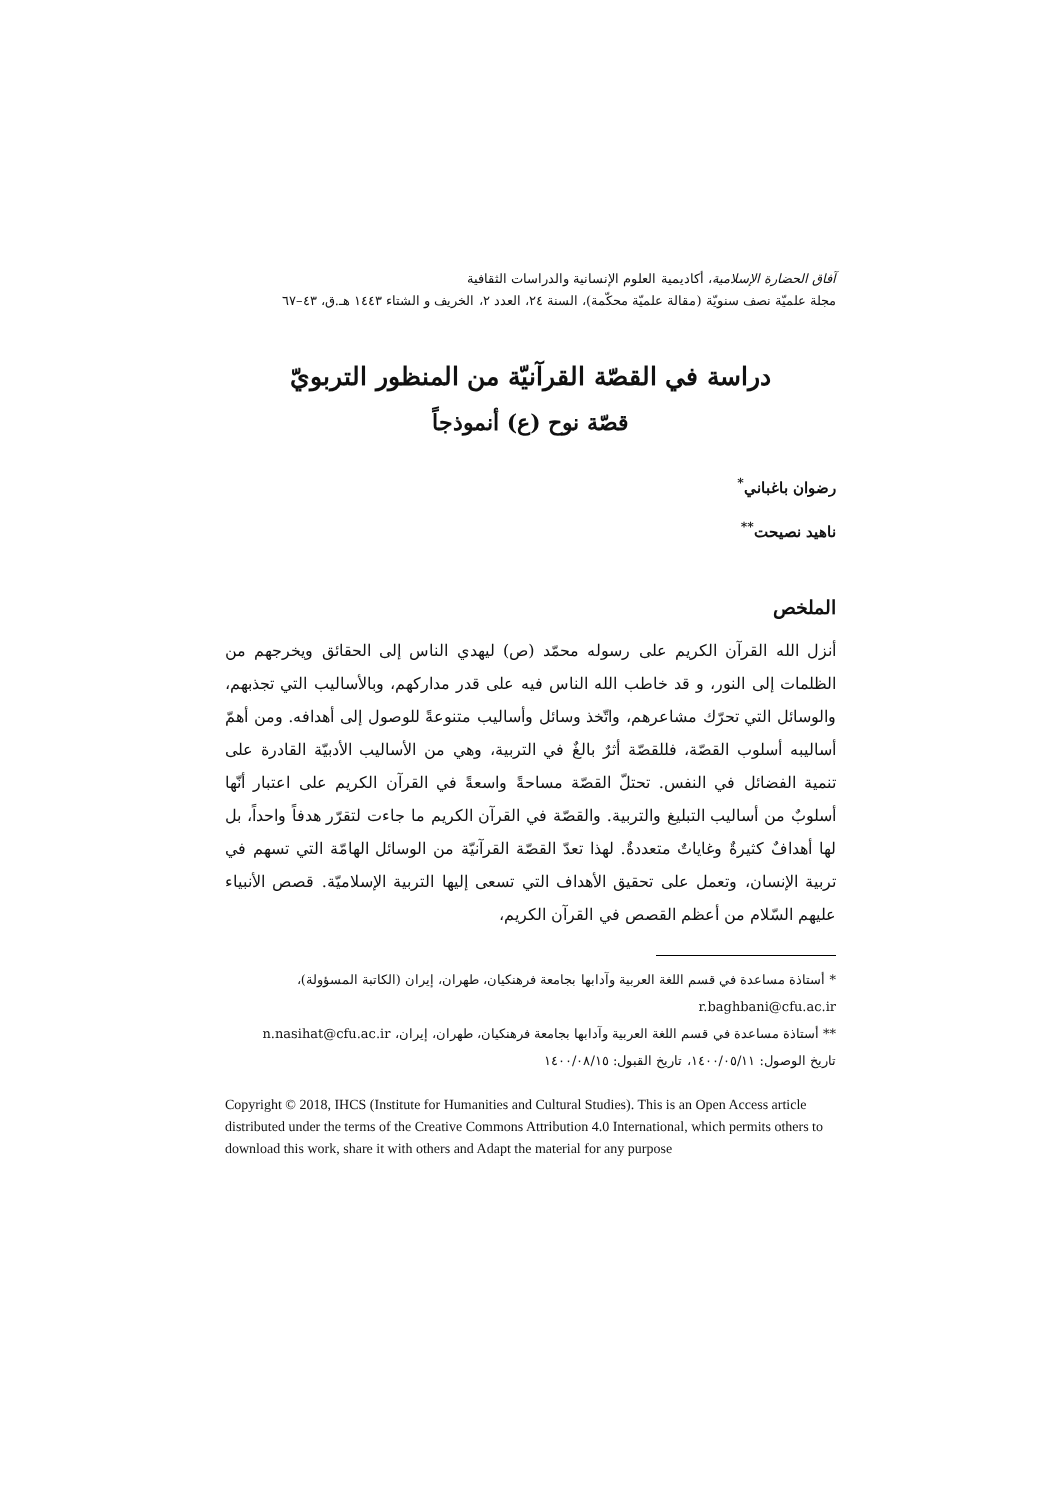آفاق الحضارة الإسلامية، أكاديمية العلوم الإنسانية والدراسات الثقافية
مجلة علميّة نصف سنويّة (مقالة علميّة محكّمة)، السنة ٢٤، العدد ٢، الخريف و الشتاء ١٤٤٣ هـ.ق، ٤٣–٦٧
دراسة في القصّة القرآنيّة من المنظور التربويّ
قصّة نوح (ع) أنموذجاً
رضوان باغباني<sup>*</sup>
ناهيد نصيحت<sup>**</sup>
الملخص
أنزل الله القرآن الكريم على رسوله محمّد (ص) ليهدي الناس إلى الحقائق ويخرجهم من الظلمات إلى النور، و قد خاطب الله الناس فيه على قدر مداركهم، وبالأساليب التي تجذبهم، والوسائل التي تحرّك مشاعرهم، واتّخذ وسائل وأساليب متنوعةً للوصول إلى أهدافه. ومن أهمّ أساليبه أسلوب القصّة، فللقصّة أثرٌ بالغٌ في التربية، وهي من الأساليب الأدبيّة القادرة على تنمية الفضائل في النفس. تحتلّ القصّة مساحةً واسعةً في القرآن الكريم على اعتبار أنّها أسلوبٌ من أساليب التبليغ والتربية. والقصّة في القرآن الكريم ما جاءت لتقرّر هدفاً واحداً، بل لها أهدافٌ كثيرةٌ وغاياتٌ متعددةٌ. لهذا تعدّ القصّة القرآنيّة من الوسائل الهامّة التي تسهم في تربية الإنسان، وتعمل على تحقيق الأهداف التي تسعى إليها التربية الإسلاميّة. قصص الأنبياء عليهم السّلام من أعظم القصص في القرآن الكريم،
* أستاذة مساعدة في قسم اللغة العربية وآدابها بجامعة فرهنكيان، طهران، إيران (الكاتبة المسؤولة)،
r.baghbani@cfu.ac.ir
** أستاذة مساعدة في قسم اللغة العربية وآدابها بجامعة فرهنكيان، طهران، إيران، n.nasihat@cfu.ac.ir
تاريخ الوصول: ١٤٠٠/٠٥/١١، تاريخ القبول: ١٤٠٠/٠٨/١٥
Copyright © 2018, IHCS (Institute for Humanities and Cultural Studies). This is an Open Access article distributed under the terms of the Creative Commons Attribution 4.0 International, which permits others to download this work, share it with others and Adapt the material for any purpose